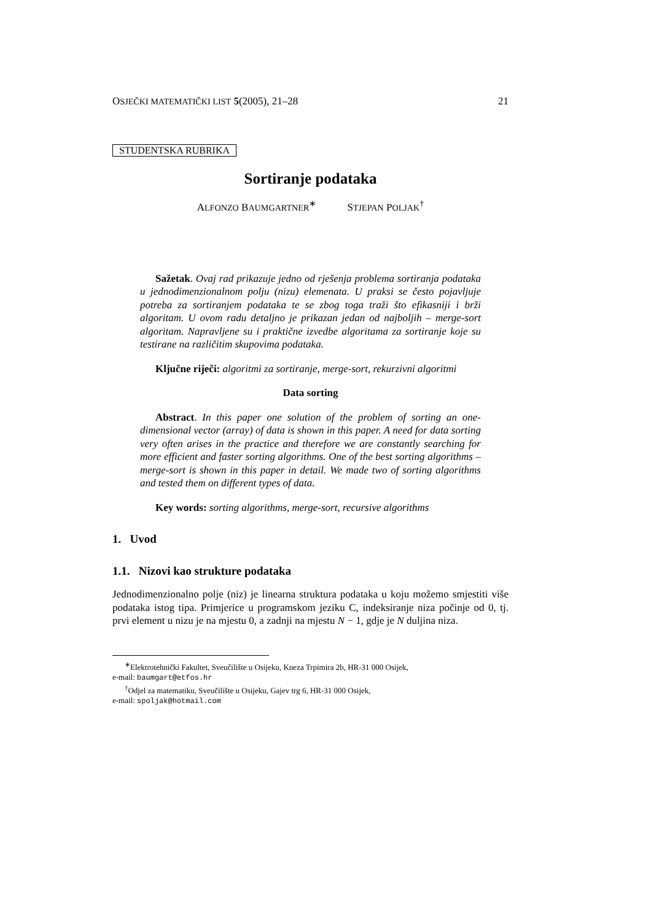OSJEČKI MATEMATIČKI LIST 5(2005), 21–28 21
STUDENTSKA RUBRIKA
Sortiranje podataka
ALFONZO BAUMGARTNER<sup>∗</sup> STJEPAN POLJAK<sup>†</sup>
Sažetak. Ovaj rad prikazuje jedno od rješenja problema sortiranja podataka u jednodimenzionalnom polju (nizu) elemenata. U praksi se često pojavljuje potreba za sortiranjem podataka te se zbog toga traži što efikasniji i brži algoritam. U ovom radu detaljno je prikazan jedan od najboljih – merge-sort algoritam. Napravljene su i praktične izvedbe algoritama za sortiranje koje su testirane na različitim skupovima podataka.
Ključne riječi: algoritmi za sortiranje, merge-sort, rekurzivni algoritmi
Data sorting
Abstract. In this paper one solution of the problem of sorting an one-dimensional vector (array) of data is shown in this paper. A need for data sorting very often arises in the practice and therefore we are constantly searching for more efficient and faster sorting algorithms. One of the best sorting algorithms – merge-sort is shown in this paper in detail. We made two of sorting algorithms and tested them on different types of data.
Key words: sorting algorithms, merge-sort, recursive algorithms
1. Uvod
1.1. Nizovi kao strukture podataka
Jednodimenzionalno polje (niz) je linearna struktura podataka u koju možemo smjestiti više podataka istog tipa. Primjerice u programskom jeziku C, indeksiranje niza počinje od 0, tj. prvi element u nizu je na mjestu 0, a zadnji na mjestu N − 1, gdje je N duljina niza.
<sup>∗</sup>Elektrotehnički Fakultet, Sveučilište u Osijeku, Kneza Trpimira 2b, HR-31 000 Osijek,
e-mail: baumgart@etfos.hr
<sup>†</sup> Odjel za matematiku, Sveučilište u Osijeku, Gajev trg 6, HR-31 000 Osijek,
e-mail: spoljak@hotmail.com